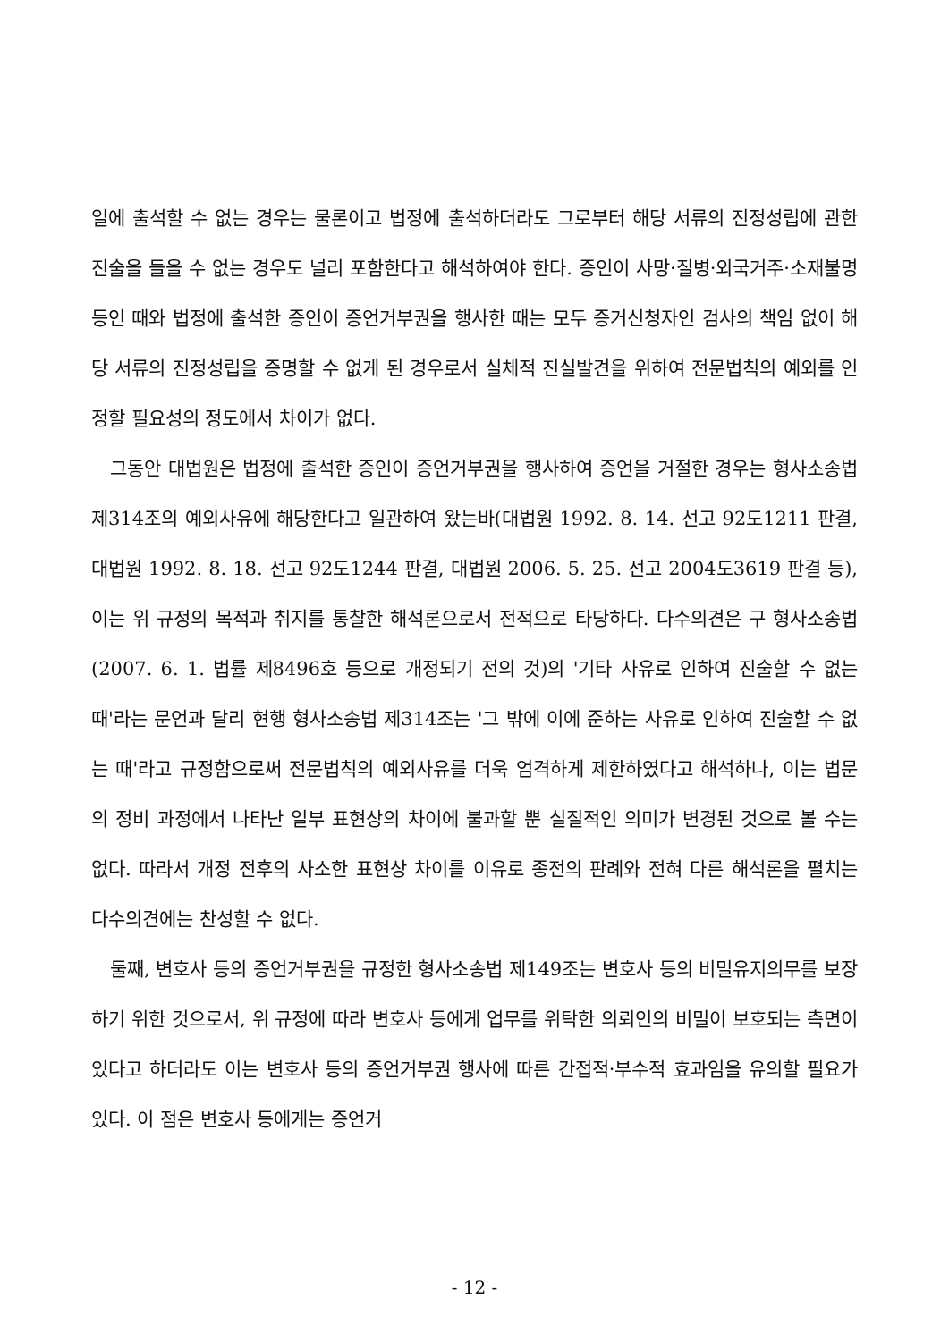일에 출석할 수 없는 경우는 물론이고 법정에 출석하더라도 그로부터 해당 서류의 진정성립에 관한 진술을 들을 수 없는 경우도 널리 포함한다고 해석하여야 한다. 증인이 사망·질병·외국거주·소재불명 등인 때와 법정에 출석한 증인이 증언거부권을 행사한 때는 모두 증거신청자인 검사의 책임 없이 해당 서류의 진정성립을 증명할 수 없게 된 경우로서 실체적 진실발견을 위하여 전문법칙의 예외를 인정할 필요성의 정도에서 차이가 없다.
그동안 대법원은 법정에 출석한 증인이 증언거부권을 행사하여 증언을 거절한 경우는 형사소송법 제314조의 예외사유에 해당한다고 일관하여 왔는바(대법원 1992. 8. 14. 선고 92도1211 판결, 대법원 1992. 8. 18. 선고 92도1244 판결, 대법원 2006. 5. 25. 선고 2004도3619 판결 등), 이는 위 규정의 목적과 취지를 통찰한 해석론으로서 전적으로 타당하다. 다수의견은 구 형사소송법(2007. 6. 1. 법률 제8496호 등으로 개정되기 전의 것)의 '기타 사유로 인하여 진술할 수 없는 때'라는 문언과 달리 현행 형사소송법 제314조는 '그 밖에 이에 준하는 사유로 인하여 진술할 수 없는 때'라고 규정함으로써 전문법칙의 예외사유를 더욱 엄격하게 제한하였다고 해석하나, 이는 법문의 정비 과정에서 나타난 일부 표현상의 차이에 불과할 뿐 실질적인 의미가 변경된 것으로 볼 수는 없다. 따라서 개정 전후의 사소한 표현상 차이를 이유로 종전의 판례와 전혀 다른 해석론을 펼치는 다수의견에는 찬성할 수 없다.
둘째, 변호사 등의 증언거부권을 규정한 형사소송법 제149조는 변호사 등의 비밀유지의무를 보장하기 위한 것으로서, 위 규정에 따라 변호사 등에게 업무를 위탁한 의뢰인의 비밀이 보호되는 측면이 있다고 하더라도 이는 변호사 등의 증언거부권 행사에 따른 간접적·부수적 효과임을 유의할 필요가 있다. 이 점은 변호사 등에게는 증언거
- 12 -